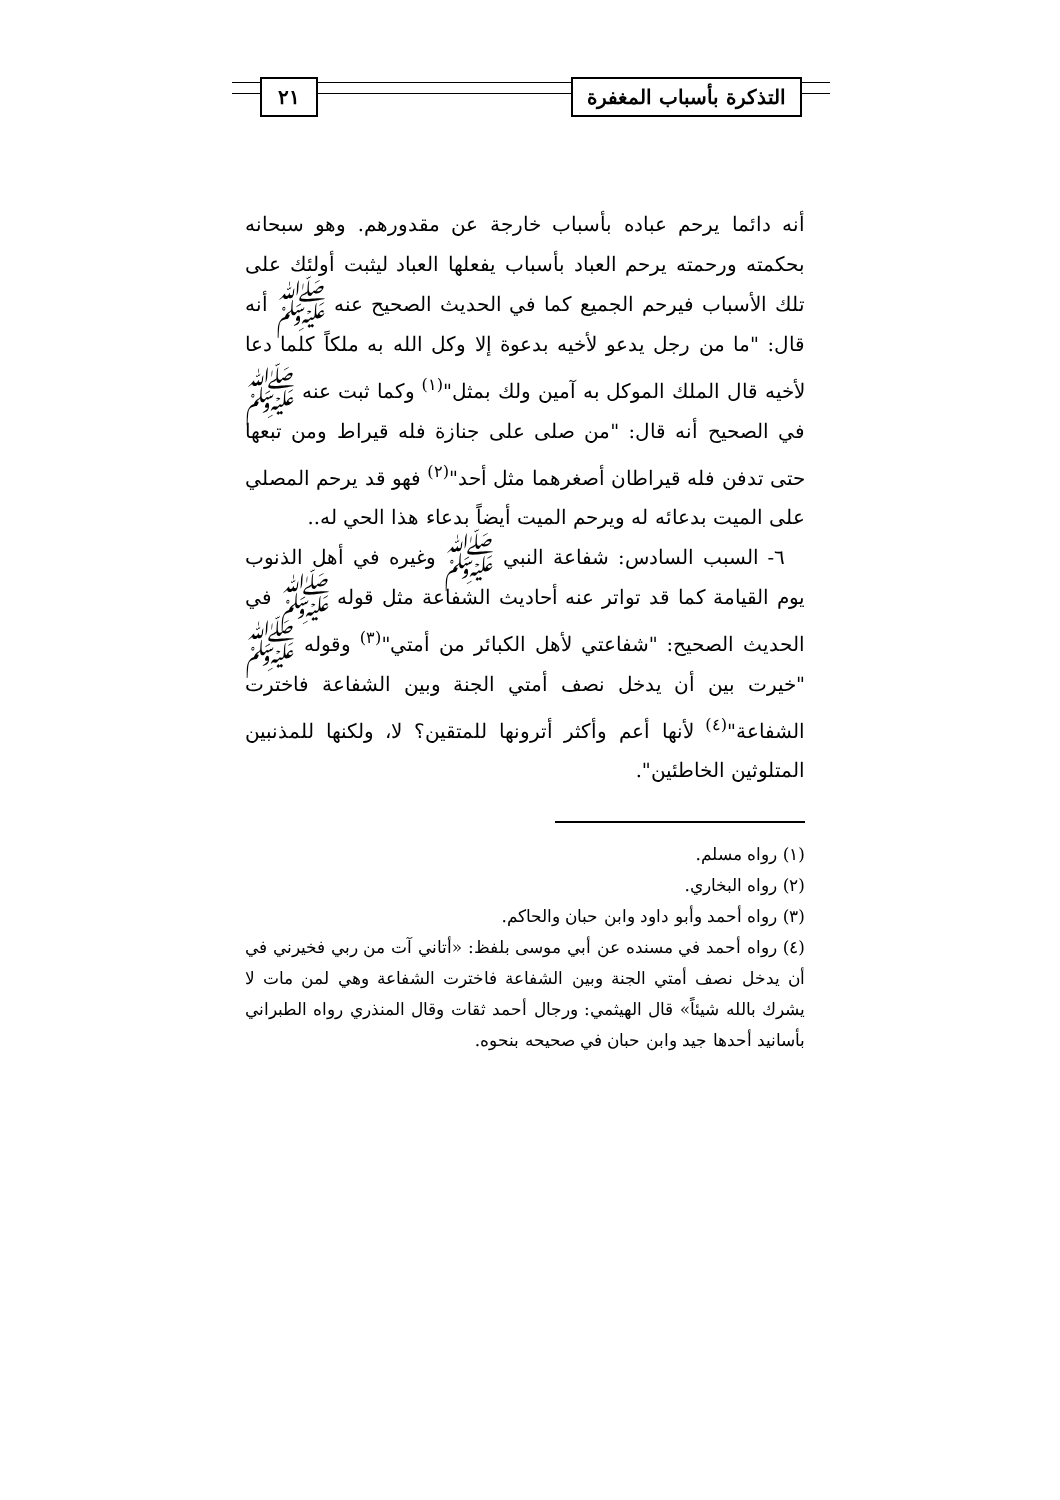التذكرة بأسباب المغفرة ٢١
أنه دائما يرحم عباده بأسباب خارجة عن مقدورهم. وهو سبحانه بحكمته ورحمته يرحم العباد بأسباب يفعلها العباد ليثبت أولئك على تلك الأسباب فيرحم الجميع كما في الحديث الصحيح عنه ﷺ أنه قال: "ما من رجل يدعو لأخيه بدعوة إلا وكل الله به ملكاً كلما دعا لأخيه قال الملك الموكل به آمين ولك بمثل"<sup>(١)</sup> وكما ثبت عنه ﷺ في الصحيح أنه قال: "من صلى على جنازة فله قيراط ومن تبعها حتى تدفن فله قيراطان أصغرهما مثل أحد"<sup>(٢)</sup> فهو قد يرحم المصلي على الميت بدعائه له ويرحم الميت أيضاً بدعاء هذا الحي له..
٦- السبب السادس: شفاعة النبي ﷺ وغيره في أهل الذنوب يوم القيامة كما قد تواتر عنه أحاديث الشفاعة مثل قوله ﷺ في الحديث الصحيح: "شفاعتي لأهل الكبائر من أمتي"<sup>(٣)</sup> وقوله ﷺ "خيرت بين أن يدخل نصف أمتي الجنة وبين الشفاعة فاخترت الشفاعة"<sup>(٤)</sup> لأنها أعم وأكثر أترونها للمتقين؟ لا، ولكنها للمذنبين المتلوثين الخاطئين".
(١) رواه مسلم.
(٢) رواه البخاري.
(٣) رواه أحمد وأبو داود وابن حبان والحاكم.
(٤) رواه أحمد في مسنده عن أبي موسى بلفظ: «أتاني آت من ربي فخيرني في أن يدخل نصف أمتي الجنة وبين الشفاعة فاخترت الشفاعة وهي لمن مات لا يشرك بالله شيئاً» قال الهيثمي: ورجال أحمد ثقات وقال المنذري رواه الطبراني بأسانيد أحدها جيد وابن حبان في صحيحه بنحوه.